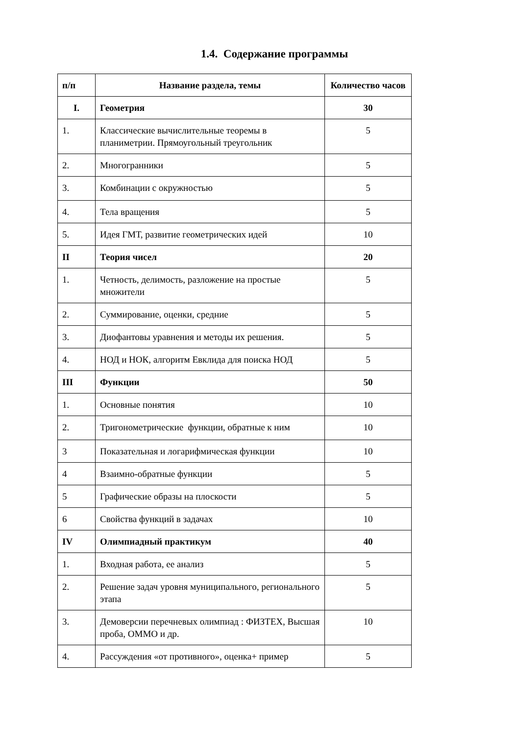1.4. Содержание программы
| п/п | Название раздела, темы | Количество часов |
| --- | --- | --- |
| I. | Геометрия | 30 |
| 1. | Классические вычислительные теоремы в планиметрии. Прямоугольный треугольник | 5 |
| 2. | Многогранники | 5 |
| 3. | Комбинации с окружностью | 5 |
| 4. | Тела вращения | 5 |
| 5. | Идея ГМТ, развитие геометрических идей | 10 |
| II | Теория чисел | 20 |
| 1. | Четность, делимость, разложение на простые множители | 5 |
| 2. | Суммирование, оценки, средние | 5 |
| 3. | Диофантовы уравнения и методы их решения. | 5 |
| 4. | НОД и НОК, алгоритм Евклида для поиска НОД | 5 |
| III | Функции | 50 |
| 1. | Основные понятия | 10 |
| 2. | Тригонометрические функции, обратные к ним | 10 |
| 3 | Показательная и логарифмическая функции | 10 |
| 4 | Взаимно-обратные функции | 5 |
| 5 | Графические образы на плоскости | 5 |
| 6 | Свойства функций в задачах | 10 |
| IV | Олимпиадный практикум | 40 |
| 1. | Входная работа, ее анализ | 5 |
| 2. | Решение задач уровня муниципального, регионального этапа | 5 |
| 3. | Демоверсии перечневых олимпиад : ФИЗТЕХ, Высшая проба, ОММО и др. | 10 |
| 4. | Рассуждения «от противного», оценка+ пример | 5 |